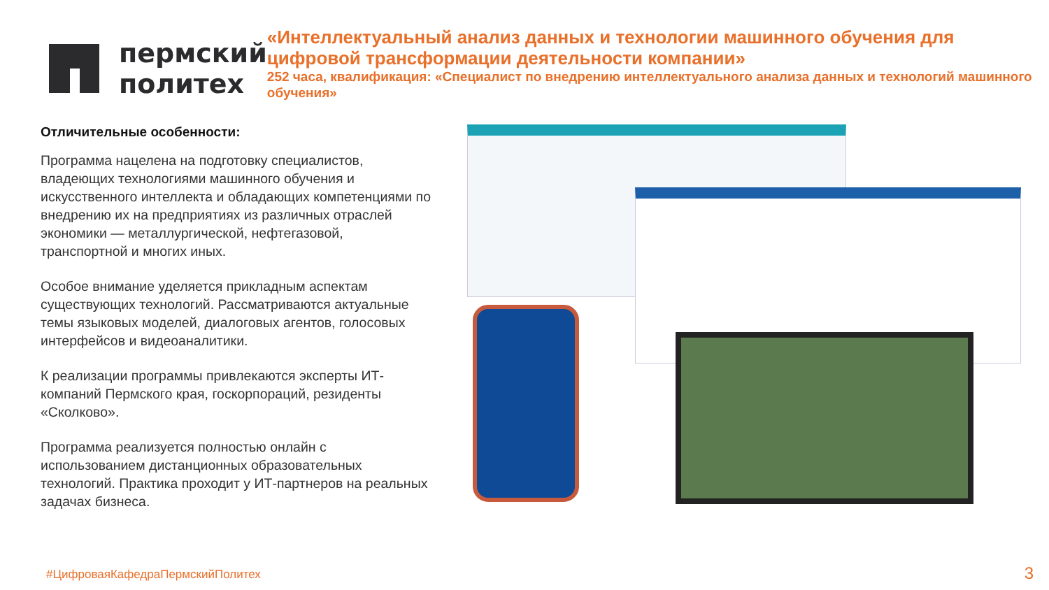пермский
политех
«Интеллектуальный анализ данных и технологии машинного обучения для цифровой трансформации деятельности компании»
252 часа, квалификация: «Специалист по внедрению интеллектуального анализа данных и технологий машинного обучения»
Отличительные особенности:
Программа нацелена на подготовку специалистов, владеющих технологиями машинного обучения и искусственного интеллекта и обладающих компетенциями по внедрению их на предприятиях из различных отраслей экономики — металлургической, нефтегазовой, транспортной и многих иных.
Особое внимание уделяется прикладным аспектам существующих технологий. Рассматриваются актуальные темы языковых моделей, диалоговых агентов, голосовых интерфейсов и видеоаналитики.
К реализации программы привлекаются эксперты ИТ-компаний Пермского края, госкорпораций, резиденты «Сколково».
Программа реализуется полностью онлайн с использованием дистанционных образовательных технологий. Практика проходит у ИТ-партнеров на реальных задачах бизнеса.
#ЦифроваяКафедраПермскийПолитех
3